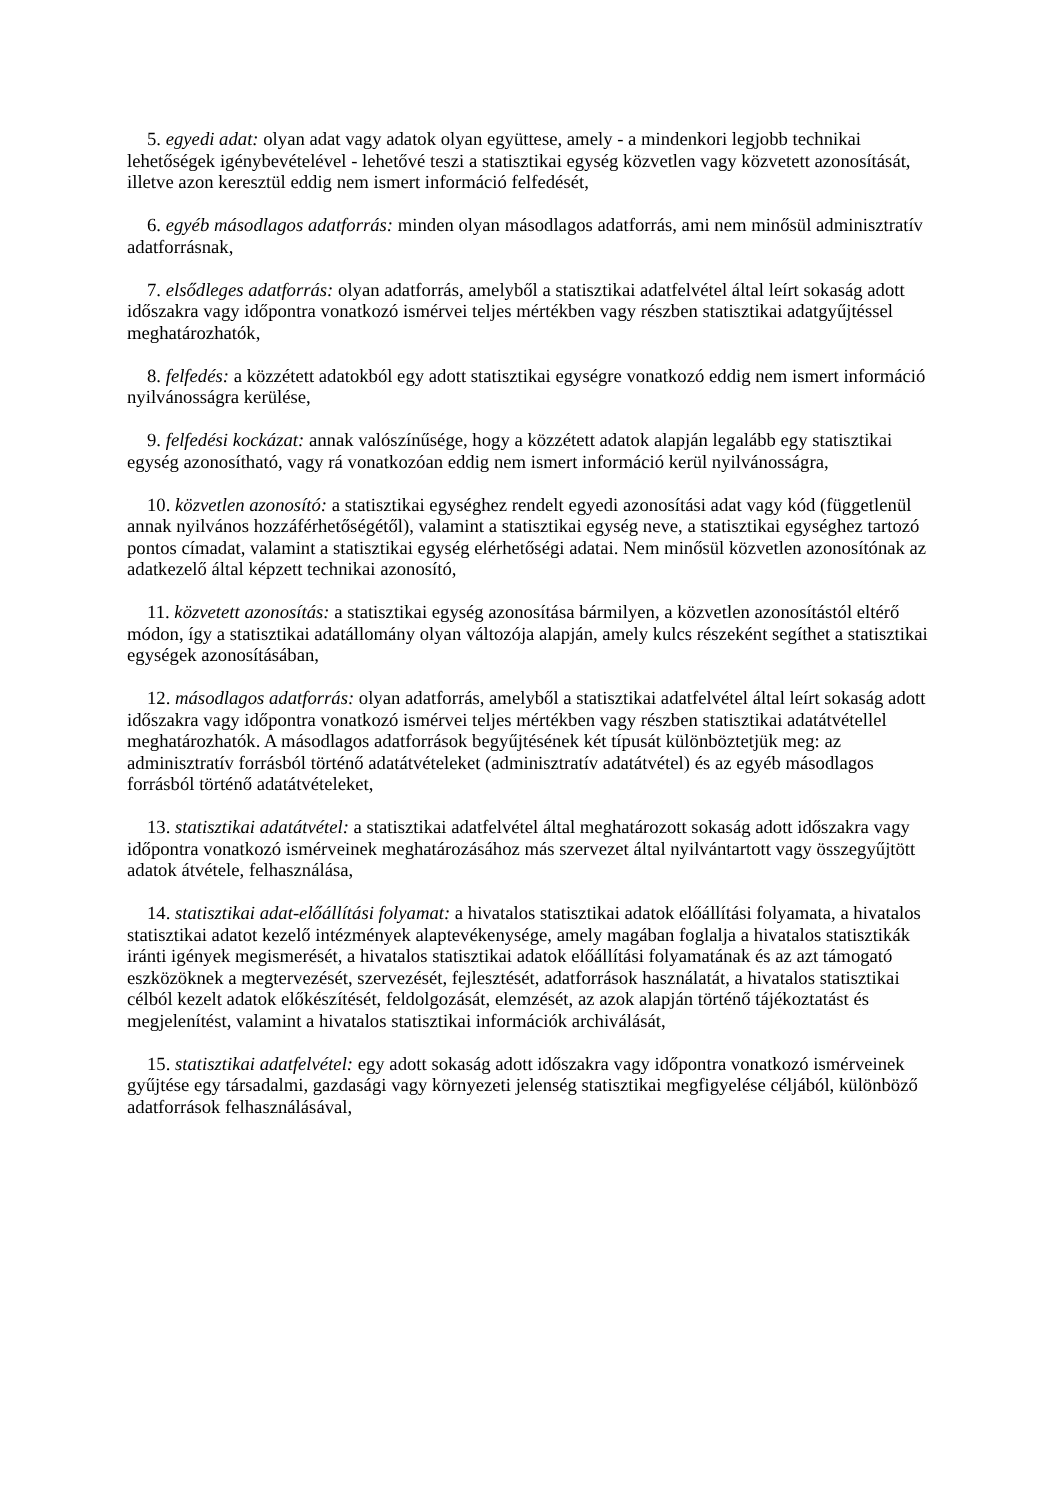5. egyedi adat: olyan adat vagy adatok olyan együttese, amely - a mindenkori legjobb technikai lehetőségek igénybevételével - lehetővé teszi a statisztikai egység közvetlen vagy közvetett azonosítását, illetve azon keresztül eddig nem ismert információ felfedését,
6. egyéb másodlagos adatforrás: minden olyan másodlagos adatforrás, ami nem minősül adminisztratív adatforrásnak,
7. elsődleges adatforrás: olyan adatforrás, amelyből a statisztikai adatfelvétel által leírt sokaság adott időszakra vagy időpontra vonatkozó ismérvei teljes mértékben vagy részben statisztikai adatgyűjtéssel meghatározhatók,
8. felfedés: a közzétett adatokból egy adott statisztikai egységre vonatkozó eddig nem ismert információ nyilvánosságra kerülése,
9. felfedési kockázat: annak valószínűsége, hogy a közzétett adatok alapján legalább egy statisztikai egység azonosítható, vagy rá vonatkozóan eddig nem ismert információ kerül nyilvánosságra,
10. közvetlen azonosító: a statisztikai egységhez rendelt egyedi azonosítási adat vagy kód (függetlenül annak nyilvános hozzáférhetőségétől), valamint a statisztikai egység neve, a statisztikai egységhez tartozó pontos címadat, valamint a statisztikai egység elérhetőségi adatai. Nem minősül közvetlen azonosítónak az adatkezelő által képzett technikai azonosító,
11. közvetett azonosítás: a statisztikai egység azonosítása bármilyen, a közvetlen azonosítástól eltérő módon, így a statisztikai adatállomány olyan változója alapján, amely kulcs részeként segíthet a statisztikai egységek azonosításában,
12. másodlagos adatforrás: olyan adatforrás, amelyből a statisztikai adatfelvétel által leírt sokaság adott időszakra vagy időpontra vonatkozó ismérvei teljes mértékben vagy részben statisztikai adatátvétellel meghatározhatók. A másodlagos adatforrások begyűjtésének két típusát különböztetjük meg: az adminisztratív forrásból történő adatátvételeket (adminisztratív adatátvétel) és az egyéb másodlagos forrásból történő adatátvételeket,
13. statisztikai adatátvétel: a statisztikai adatfelvétel által meghatározott sokaság adott időszakra vagy időpontra vonatkozó ismérveinek meghatározásához más szervezet által nyilvántartott vagy összegyűjtött adatok átvétele, felhasználása,
14. statisztikai adat-előállítási folyamat: a hivatalos statisztikai adatok előállítási folyamata, a hivatalos statisztikai adatot kezelő intézmények alaptevékenysége, amely magában foglalja a hivatalos statisztikák iránti igények megismerését, a hivatalos statisztikai adatok előállítási folyamatának és az azt támogató eszközöknek a megtervezését, szervezését, fejlesztését, adatforrások használatát, a hivatalos statisztikai célból kezelt adatok előkészítését, feldolgozását, elemzését, az azok alapján történő tájékoztatást és megjelenítést, valamint a hivatalos statisztikai információk archiválását,
15. statisztikai adatfelvétel: egy adott sokaság adott időszakra vagy időpontra vonatkozó ismérveinek gyűjtése egy társadalmi, gazdasági vagy környezeti jelenség statisztikai megfigyelése céljából, különböző adatforrások felhasználásával,